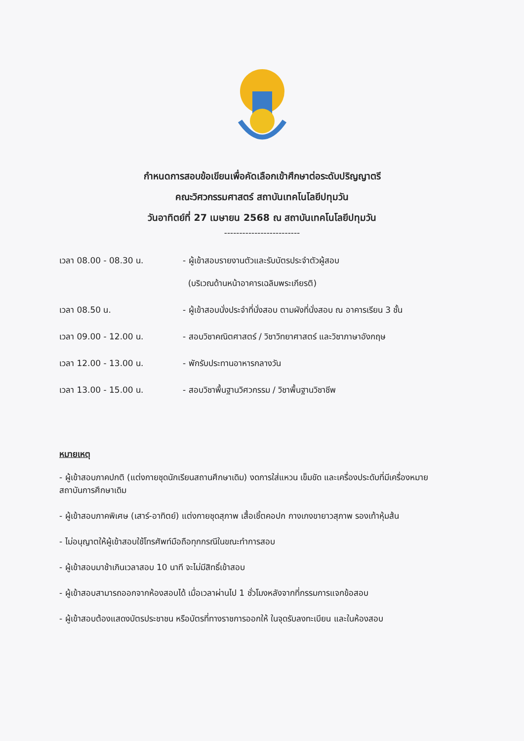กำหนดการสอบข้อเขียนเพื่อคัดเลือกเข้าศึกษาต่อระดับปริญญาตรี
คณะวิศวกรรมศาสตร์ สถาบันเทคโนโลยีปทุมวัน
วันอาทิตย์ที่ 27 เมษายน 2568 ณ สถาบันเทคโนโลยีปทุมวัน
-------------------------
| เวลา 08.00 - 08.30 น. | - ผู้เข้าสอบรายงานตัวและรับบัตรประจำตัวผู้สอบ (บริเวณด้านหน้าอาคารเฉลิมพระเกียรติ) |
| เวลา 08.50 น. | - ผู้เข้าสอบนั่งประจำที่นั่งสอบ ตามผังที่นั่งสอบ ณ อาคารเรียน 3 ชั้น |
| เวลา 09.00 - 12.00 น. | - สอบวิชาคณิตศาสตร์ / วิชาวิทยาศาสตร์ และวิชาภาษาอังกฤษ |
| เวลา 12.00 - 13.00 น. | - พักรับประทานอาหารกลางวัน |
| เวลา 13.00 - 15.00 น. | - สอบวิชาพื้นฐานวิศวกรรม / วิชาพื้นฐานวิชาชีพ |
หมายเหตุ
- ผู้เข้าสอบภาคปกติ (แต่งกายชุดนักเรียนสถานศึกษาเดิม) งดการใส่แหวน เข็มขัด และเครื่องประดับที่มีเครื่องหมายสถาบันการศึกษาเดิม
- ผู้เข้าสอบภาคพิเศษ (เสาร์-อาทิตย์) แต่งกายชุดสุภาพ เสื้อเชิ้ตคอปก กางเกงขายาวสุภาพ รองเท้าหุ้มส้น
- ไม่อนุญาตให้ผู้เข้าสอบใช้โทรศัพท์มือถือทุกกรณีในขณะทำการสอบ
- ผู้เข้าสอบมาช้าเกินเวลาสอบ 10 นาที จะไม่มีสิทธิ์เข้าสอบ
- ผู้เข้าสอบสามารถออกจากห้องสอบได้ เมื่อเวลาผ่านไป 1 ชั่วโมงหลังจากที่กรรมการแจกข้อสอบ
- ผู้เข้าสอบต้องแสดงบัตรประชาชน หรือบัตรที่ทางราชการออกให้ ในจุดรับลงทะเบียน และในห้องสอบ